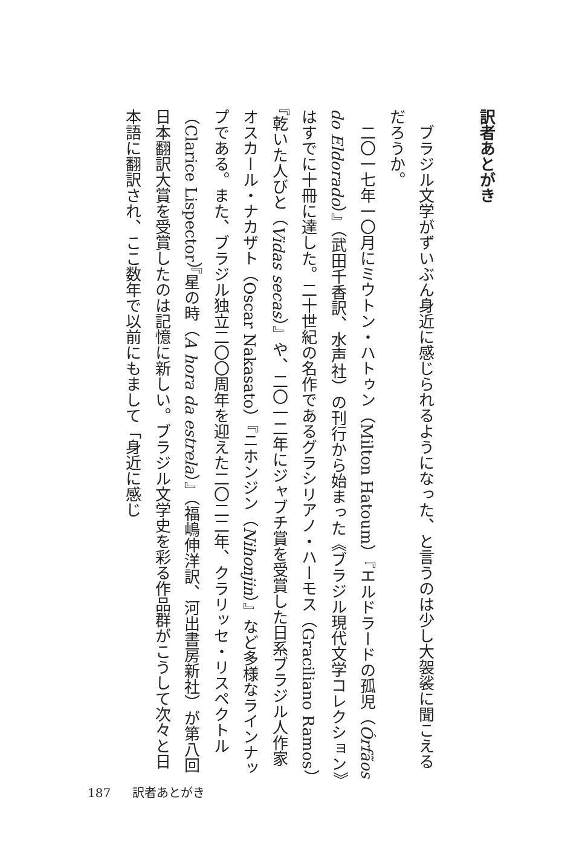訳者あとがき
ブラジル文学がずいぶん身近に感じられるようになった、と言うのは少し大袈裟に聞こえるだろうか。
二〇一七年一〇月にミウトン・ハトゥン（Milton Hatoum）『エルドラードの孤児（Órfãos do Eldorado）』（武田千香訳、水声社）の刊行から始まった《ブラジル現代文学コレクション》はすでに十冊に達した。二十世紀の名作であるグラシリアノ・ハーモス（Graciliano Ramos）『乾いた人びと（Vidas secas）』や、二〇一二年にジャブチ賞を受賞した日系ブラジル人作家オスカール・ナカザト（Oscar Nakasato）『ニホンジン（Nihonjin）』など多様なラインナップである。また、ブラジル独立二〇〇周年を迎えた二〇二二年、クラリッセ・リスペクトル（Clarice Lispector）『星の時（A hora da estrela）』（福嶋伸洋訳、河出書房新社）が第八回日本翻訳大賞を受賞したのは記憶に新しい。ブラジル文学史を彩る作品群がこうして次々と日本語に翻訳され、ここ数年で以前にもまして「身近に感じ
187 訳者あとがき